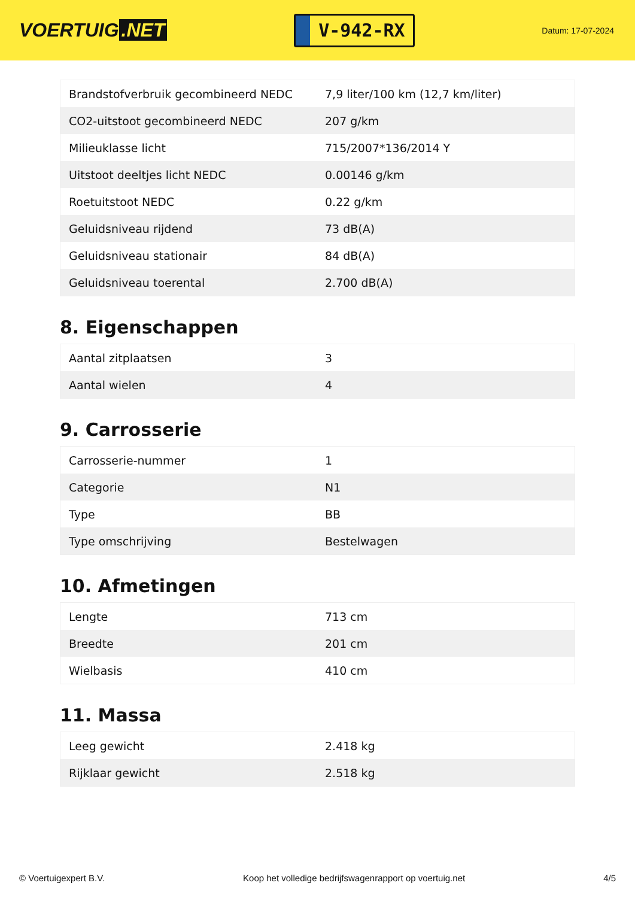VOERTUIG.NET
V-942-RX
Datum: 17-07-2024
| Brandstofverbruik gecombineerd NEDC | 7,9 liter/100 km (12,7 km/liter) |
| CO2-uitstoot gecombineerd NEDC | 207 g/km |
| Milieuklasse licht | 715/2007*136/2014 Y |
| Uitstoot deeltjes licht NEDC | 0.00146 g/km |
| Roetuitstoot NEDC | 0.22 g/km |
| Geluidsniveau rijdend | 73 dB(A) |
| Geluidsniveau stationair | 84 dB(A) |
| Geluidsniveau toerental | 2.700 dB(A) |
8. Eigenschappen
| Aantal zitplaatsen | 3 |
| Aantal wielen | 4 |
9. Carrosserie
| Carrosserie-nummer | 1 |
| Categorie | N1 |
| Type | BB |
| Type omschrijving | Bestelwagen |
10. Afmetingen
| Lengte | 713 cm |
| Breedte | 201 cm |
| Wielbasis | 410 cm |
11. Massa
| Leeg gewicht | 2.418 kg |
| Rijklaar gewicht | 2.518 kg |
© Voertuigexpert B.V. Koop het volledige bedrijfswagenrapport op voertuig.net 4/5